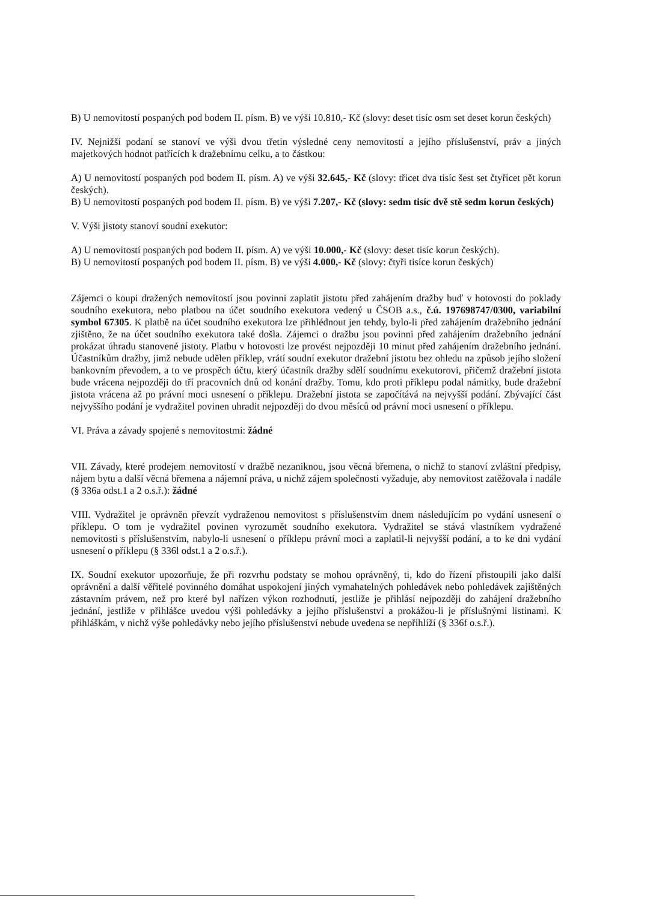B) U nemovitostí pospaných pod bodem II. písm. B) ve výši 10.810,- Kč (slovy: deset tisíc osm set deset korun českých)
IV. Nejnižší podaní se stanoví ve výši dvou třetin výsledné ceny nemovitostí a jejího příslušenství, práv a jiných majetkových hodnot patřících k dražebnímu celku, a to částkou:
A) U nemovitostí pospaných pod bodem II. písm. A) ve výši 32.645,- Kč (slovy: třicet dva tisíc šest set čtyřicet pět korun českých).
B) U nemovitostí pospaných pod bodem II. písm. B) ve výši 7.207,- Kč (slovy: sedm tisíc dvě stě sedm korun českých)
V. Výši jistoty stanoví soudní exekutor:
A) U nemovitostí pospaných pod bodem II. písm. A) ve výši 10.000,- Kč (slovy: deset tisíc korun českých).
B) U nemovitostí pospaných pod bodem II. písm. B) ve výši 4.000,- Kč (slovy: čtyři tisíce korun českých)
Zájemci o koupi dražených nemovitostí jsou povinni zaplatit jistotu před zahájením dražby buď v hotovosti do poklady soudního exekutora, nebo platbou na účet soudního exekutora vedený u ČSOB a.s., č.ú. 197698747/0300, variabilní symbol 67305. K platbě na účet soudního exekutora lze přihlédnout jen tehdy, bylo-li před zahájením dražebního jednání zjištěno, že na účet soudního exekutora také došla. Zájemci o dražbu jsou povinni před zahájením dražebního jednání prokázat úhradu stanovené jistoty. Platbu v hotovosti lze provést nejpozději 10 minut před zahájením dražebního jednání. Účastníkům dražby, jimž nebude udělen příklep, vrátí soudní exekutor dražební jistotu bez ohledu na způsob jejího složení bankovním převodem, a to ve prospěch účtu, který účastník dražby sdělí soudnímu exekutorovi, přičemž dražební jistota bude vrácena nejpozději do tří pracovních dnů od konání dražby. Tomu, kdo proti příklepu podal námitky, bude dražební jistota vrácena až po právní moci usnesení o příklepu. Dražební jistota se započítává na nejvyšší podání. Zbývající část nejvyššího podání je vydražitel povinen uhradit nejpozději do dvou měsíců od právní moci usnesení o příklepu.
VI. Práva a závady spojené s nemovitostmi: žádné
VII. Závady, které prodejem nemovitostí v dražbě nezaniknou, jsou věcná břemena, o nichž to stanoví zvláštní předpisy, nájem bytu a další věcná břemena a nájemní práva, u nichž zájem společnosti vyžaduje, aby nemovitost zatěžovala i nadále (§ 336a odst.1 a 2 o.s.ř.): žádné
VIII. Vydražitel je oprávněn převzít vydraženou nemovitost s příslušenstvím dnem následujícím po vydání usnesení o příklepu. O tom je vydražitel povinen vyrozumět soudního exekutora. Vydražitel se stává vlastníkem vydražené nemovitosti s příslušenstvím, nabylo-li usnesení o příklepu právní moci a zaplatil-li nejvyšší podání, a to ke dni vydání usnesení o příklepu (§ 336l odst.1 a 2 o.s.ř.).
IX. Soudní exekutor upozorňuje, že při rozvrhu podstaty se mohou oprávněný, ti, kdo do řízení přistoupili jako další oprávnění a další věřitelé povinného domáhat uspokojení jiných vymahatelných pohledávek nebo pohledávek zajištěných zástavním právem, než pro které byl nařízen výkon rozhodnutí, jestliže je přihlásí nejpozději do zahájení dražebního jednání, jestliže v přihlášce uvedou výši pohledávky a jejího příslušenství a prokážou-li je příslušnými listinami. K přihláškám, v nichž výše pohledávky nebo jejího příslušenství nebude uvedena se nepřihlíží (§ 336f o.s.ř.).